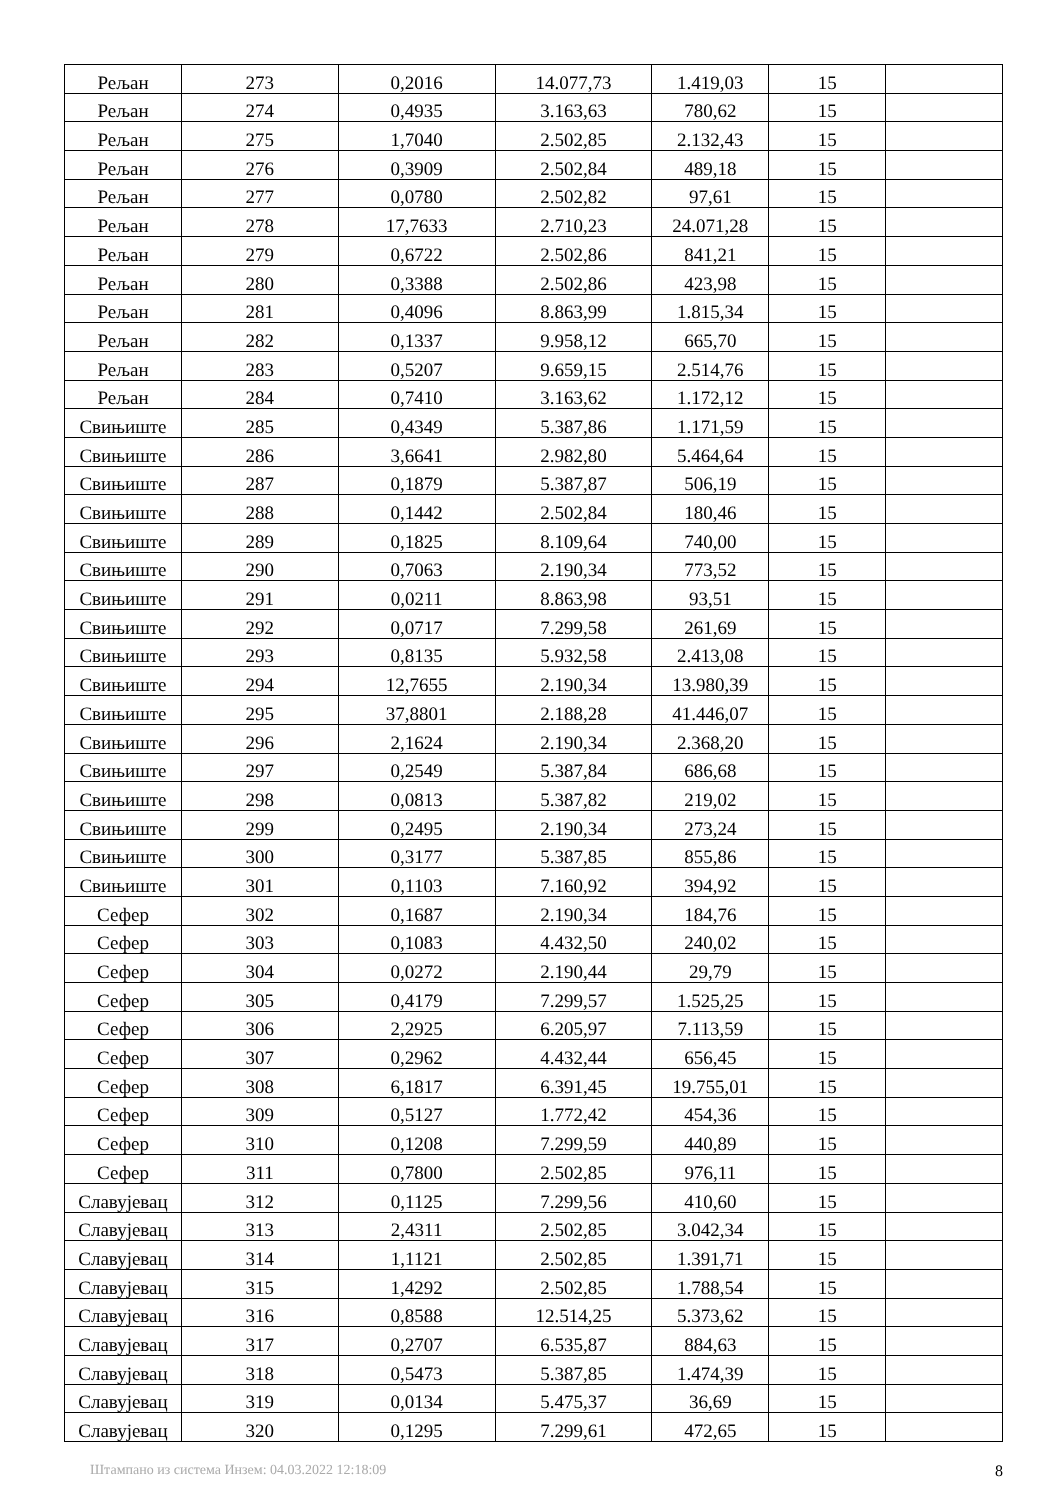| Рељан | 273 | 0,2016 | 14.077,73 | 1.419,03 | 15 | |
| Рељан | 274 | 0,4935 | 3.163,63 | 780,62 | 15 | |
| Рељан | 275 | 1,7040 | 2.502,85 | 2.132,43 | 15 | |
| Рељан | 276 | 0,3909 | 2.502,84 | 489,18 | 15 | |
| Рељан | 277 | 0,0780 | 2.502,82 | 97,61 | 15 | |
| Рељан | 278 | 17,7633 | 2.710,23 | 24.071,28 | 15 | |
| Рељан | 279 | 0,6722 | 2.502,86 | 841,21 | 15 | |
| Рељан | 280 | 0,3388 | 2.502,86 | 423,98 | 15 | |
| Рељан | 281 | 0,4096 | 8.863,99 | 1.815,34 | 15 | |
| Рељан | 282 | 0,1337 | 9.958,12 | 665,70 | 15 | |
| Рељан | 283 | 0,5207 | 9.659,15 | 2.514,76 | 15 | |
| Рељан | 284 | 0,7410 | 3.163,62 | 1.172,12 | 15 | |
| Свињиште | 285 | 0,4349 | 5.387,86 | 1.171,59 | 15 | |
| Свињиште | 286 | 3,6641 | 2.982,80 | 5.464,64 | 15 | |
| Свињиште | 287 | 0,1879 | 5.387,87 | 506,19 | 15 | |
| Свињиште | 288 | 0,1442 | 2.502,84 | 180,46 | 15 | |
| Свињиште | 289 | 0,1825 | 8.109,64 | 740,00 | 15 | |
| Свињиште | 290 | 0,7063 | 2.190,34 | 773,52 | 15 | |
| Свињиште | 291 | 0,0211 | 8.863,98 | 93,51 | 15 | |
| Свињиште | 292 | 0,0717 | 7.299,58 | 261,69 | 15 | |
| Свињиште | 293 | 0,8135 | 5.932,58 | 2.413,08 | 15 | |
| Свињиште | 294 | 12,7655 | 2.190,34 | 13.980,39 | 15 | |
| Свињиште | 295 | 37,8801 | 2.188,28 | 41.446,07 | 15 | |
| Свињиште | 296 | 2,1624 | 2.190,34 | 2.368,20 | 15 | |
| Свињиште | 297 | 0,2549 | 5.387,84 | 686,68 | 15 | |
| Свињиште | 298 | 0,0813 | 5.387,82 | 219,02 | 15 | |
| Свињиште | 299 | 0,2495 | 2.190,34 | 273,24 | 15 | |
| Свињиште | 300 | 0,3177 | 5.387,85 | 855,86 | 15 | |
| Свињиште | 301 | 0,1103 | 7.160,92 | 394,92 | 15 | |
| Сефер | 302 | 0,1687 | 2.190,34 | 184,76 | 15 | |
| Сефер | 303 | 0,1083 | 4.432,50 | 240,02 | 15 | |
| Сефер | 304 | 0,0272 | 2.190,44 | 29,79 | 15 | |
| Сефер | 305 | 0,4179 | 7.299,57 | 1.525,25 | 15 | |
| Сефер | 306 | 2,2925 | 6.205,97 | 7.113,59 | 15 | |
| Сефер | 307 | 0,2962 | 4.432,44 | 656,45 | 15 | |
| Сефер | 308 | 6,1817 | 6.391,45 | 19.755,01 | 15 | |
| Сефер | 309 | 0,5127 | 1.772,42 | 454,36 | 15 | |
| Сефер | 310 | 0,1208 | 7.299,59 | 440,89 | 15 | |
| Сефер | 311 | 0,7800 | 2.502,85 | 976,11 | 15 | |
| Славујевац | 312 | 0,1125 | 7.299,56 | 410,60 | 15 | |
| Славујевац | 313 | 2,4311 | 2.502,85 | 3.042,34 | 15 | |
| Славујевац | 314 | 1,1121 | 2.502,85 | 1.391,71 | 15 | |
| Славујевац | 315 | 1,4292 | 2.502,85 | 1.788,54 | 15 | |
| Славујевац | 316 | 0,8588 | 12.514,25 | 5.373,62 | 15 | |
| Славујевац | 317 | 0,2707 | 6.535,87 | 884,63 | 15 | |
| Славујевац | 318 | 0,5473 | 5.387,85 | 1.474,39 | 15 | |
| Славујевац | 319 | 0,0134 | 5.475,37 | 36,69 | 15 | |
| Славујевац | 320 | 0,1295 | 7.299,61 | 472,65 | 15 | |
Штампано из система Инзем: 04.03.2022 12:18:09 8